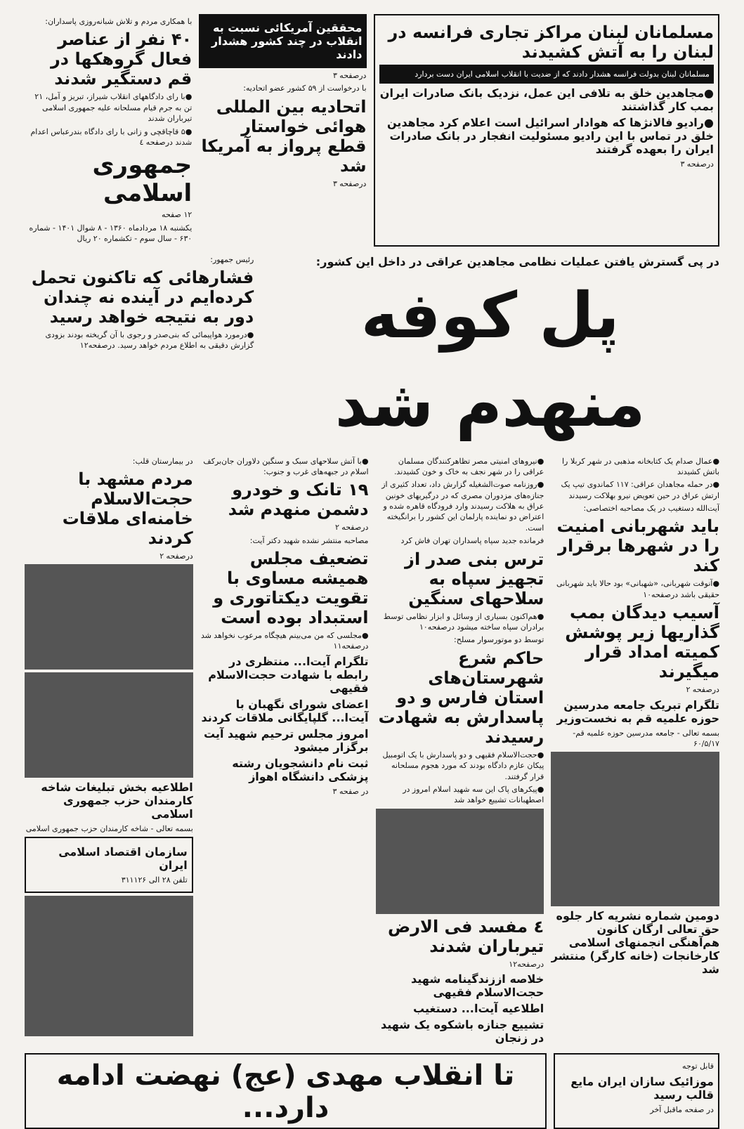مسلمانان لبنان مراکز تجاری فرانسه در لبنان را به آتش کشیدند
مسلمانان لبنان بدولت فرانسه هشدار دادند که از ضدیت با انقلاب اسلامی ایران دست بردارد
●مجاهدین خلق به تلافی این عمل، نزدیک بانک صادرات ایران بمب کار گذاشتند
●رادیو فالانژها که هوادار اسرائیل است اعلام کرد مجاهدین خلق در تماس با این رادیو مسئولیت انفجار در بانک صادرات ایران را بعهده گرفتند
درصفحه ۳
محققین آمریکائی نسبت به انقلاب در چند کشور هشدار دادند
درصفحه ۳
با درخواست از ۵۹ کشور عضو اتحادیه:
اتحادیه بین المللی هوائی خواستار قطع پرواز به آمریکا شد
درصفحه ۳
با همکاری مردم و تلاش شبانه‌روزی پاسداران:
۴۰ نفر از عناصر فعال گروهکها در قم دستگیر شدند
●با رای دادگاههای انقلاب شیراز، تبریز و آمل، ۲۱ تن به جرم قیام مسلحانه علیه جمهوری اسلامی تیرباران شدند
●۵ قاچاقچی و زانی با رای دادگاه بندرعباس اعدام شدند درصفحه ٤
جمهوری اسلامی
۱۲ صفحه
یکشنبه ۱۸ مردادماه ۱۳۶۰ - ۸ شوال ۱۴۰۱ - شماره ۶۳۰ - سال سوم - تکشماره ۲۰ ریال
در پی گسترش یافتن عملیات نظامی مجاهدین عراقی در داخل این کشور:
پل کوفه منهدم شد
رئیس جمهور:
فشارهائی که تاکنون تحمل کرده‌ایم در آینده نه چندان دور به نتیجه خواهد رسید
●درمورد هواپیمائی که بنی‌صدر و رجوی با آن گریخته بودند بزودی گزارش دقیقی به اطلاع مردم خواهد رسید. درصفحه۱۲
●عمال صدام یک کتابخانه مذهبی در شهر کربلا را باتش کشیدند
●در حمله مجاهدان عراقی: ۱۱۷ کماندوی تیپ یک ارتش عراق در حین تعویض نیرو بهلاکت رسیدند
آیت‌الله دستغیب در یک مصاحبه اختصاصی:
باید شهربانی امنیت را در شهرها برقرار کند
●آنوقت شهربانی، «شهبانی» بود حالا باید شهربانی حقیقی باشد درصفحه۱۰
آسیب دیدگان بمب گذاریها زیر پوشش کمیته امداد قرار میگیرند
درصفحه ۲
تلگرام تبریک جامعه مدرسین حوزه علمیه قم به نخست‌وزیر
بسمه تعالی - جامعه مدرسین حوزه علمیه قم- ۶۰/۵/۱۷
دومین شماره نشریه کار جلوه حق تعالی ارگان کانون هم‌آهنگی انجمنهای اسلامی کارخانجات (خانه کارگر) منتشر شد
●نیروهای امنیتی مصر تظاهرکنندگان مسلمان عراقی را در شهر نجف به خاک و خون کشیدند.
●روزنامه صوت‌الشغیله گزارش داد، تعداد کثیری از جنازه‌های مزدوران مصری که در درگیریهای خونین عراق به هلاکت رسیدند وارد فرودگاه قاهره شده و اعتراض دو نماینده پارلمان این کشور را برانگیخته است.
فرمانده جدید سپاه پاسداران تهران فاش کرد
ترس بنی صدر از تجهیز سپاه به سلاحهای سنگین
●هم‌اکنون بسیاری از وسائل و ابزار نظامی توسط برادران سپاه ساخته میشود درصفحه۱۰
توسط دو موتورسوار مسلح:
حاکم شرع شهرستان‌های استان فارس و دو پاسدارش به شهادت رسیدند
●حجت‌الاسلام فقیهی و دو پاسدارش با یک اتومبیل پیکان عازم دادگاه بودند که مورد هجوم مسلحانه قرار گرفتند.
●پیکرهای پاک این سه شهید اسلام امروز در اصطهبانات تشییع خواهد شد
٤ مفسد فی الارض تیرباران شدند
درصفحه۱۲
خلاصه اززندگینامه شهید حجت‌الاسلام فقیهی
اطلاعیه آیت‌ا... دستغیب
تشییع جنازه باشکوه یک شهید در زنجان
●با آتش سلاحهای سبک و سنگین دلاوران جان‌برکف اسلام در جبهه‌های غرب و جنوب:
۱۹ تانک و خودرو دشمن منهدم شد
درصفحه ۲
مصاحبه منتشر نشده شهید دکتر آیت:
تضعیف مجلس همیشه مساوی با تقویت دیکتاتوری و استبداد بوده است
●مجلسی که من می‌بینم هیچگاه مرعوب نخواهد شد درصفحه۱۱
تلگرام آیت‌ا... منتظری در رابطه با شهادت حجت‌الاسلام فقیهی
اعضای شورای نگهبان با آیت‌ا... گلپایگانی ملاقات کردند
امروز مجلس ترحیم شهید آیت برگزار میشود
ثبت نام دانشجویان رشته پزشکی دانشگاه اهواز
در صفحه ۳
در بیمارستان قلب:
مردم مشهد با حجت‌الاسلام خامنه‌ای ملاقات کردند
درصفحه ۲
اطلاعیه بخش تبلیغات شاخه کارمندان حزب جمهوری اسلامی
بسمه تعالی - شاخه کارمندان حزب جمهوری اسلامی
سازمان اقتصاد اسلامی ایران
تلفن ۲۸ الی ۳۱۱۱۲۶
قابل توجه
موزائیک سازان ایران مایع قالب رسید
در صفحه ماقبل آخر
تا انقلاب مهدی (عج) نهضت ادامه دارد...